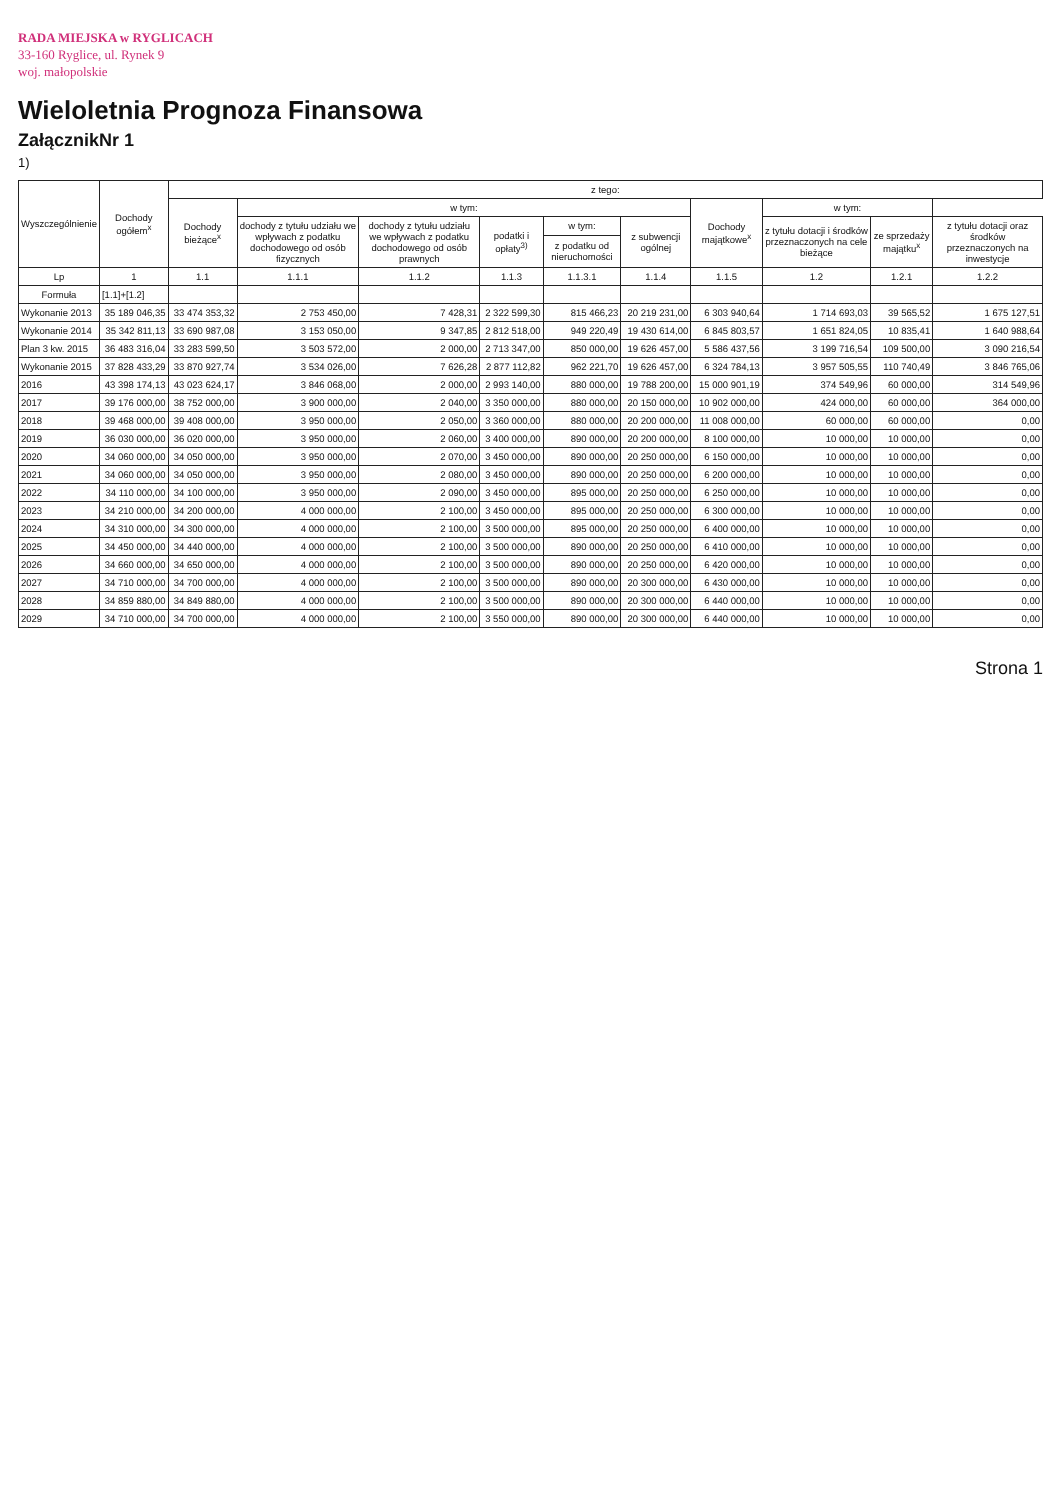RADA MIEJSKA w RYGLICACH
33-160 Ryglice, ul. Rynek 9
woj. małopolskie
Wieloletnia Prognoza Finansowa
ZałącznikNr 1
1)
| Wyszczególnienie | Dochody ogółem<sup>x</sup> | z tego: | | | | | | | | | |
| --- | --- | --- | --- | --- | --- | --- | --- | --- | --- | --- | --- |
| | | Dochody bieżące<sup>x</sup> | w tym: | | | | | Dochody majątkowe<sup>x</sup> | w tym: | | |
| | | | dochody z tytułu udziału we wpływach z podatku dochodowego od osób fizycznych | dochody z tytułu udziału we wpływach z podatku dochodowego od osób prawnych | podatki i opłaty<sup>3)</sup> | w tym: | z subwencji ogólnej | | z tytułu dotacji i środków przeznaczonych na cele bieżące | ze sprzedaży majątku<sup>x</sup> | z tytułu dotacji oraz środków przeznaczonych na inwestycje |
| | | | | | | z podatku od nieruchomości | | | | | |
| Lp | 1 | 1.1 | 1.1.1 | 1.1.2 | 1.1.3 | 1.1.3.1 | 1.1.4 | 1.1.5 | 1.2 | 1.2.1 | 1.2.2 |
| Formuła | [1.1]+[1.2] | | | | | | | | | | |
| Wykonanie 2013 | 35 189 046,35 | 33 474 353,32 | 2 753 450,00 | 7 428,31 | 2 322 599,30 | 815 466,23 | 20 219 231,00 | 6 303 940,64 | 1 714 693,03 | 39 565,52 | 1 675 127,51 |
| Wykonanie 2014 | 35 342 811,13 | 33 690 987,08 | 3 153 050,00 | 9 347,85 | 2 812 518,00 | 949 220,49 | 19 430 614,00 | 6 845 803,57 | 1 651 824,05 | 10 835,41 | 1 640 988,64 |
| Plan 3 kw. 2015 | 36 483 316,04 | 33 283 599,50 | 3 503 572,00 | 2 000,00 | 2 713 347,00 | 850 000,00 | 19 626 457,00 | 5 586 437,56 | 3 199 716,54 | 109 500,00 | 3 090 216,54 |
| Wykonanie 2015 | 37 828 433,29 | 33 870 927,74 | 3 534 026,00 | 7 626,28 | 2 877 112,82 | 962 221,70 | 19 626 457,00 | 6 324 784,13 | 3 957 505,55 | 110 740,49 | 3 846 765,06 |
| 2016 | 43 398 174,13 | 43 023 624,17 | 3 846 068,00 | 2 000,00 | 2 993 140,00 | 880 000,00 | 19 788 200,00 | 15 000 901,19 | 374 549,96 | 60 000,00 | 314 549,96 |
| 2017 | 39 176 000,00 | 38 752 000,00 | 3 900 000,00 | 2 040,00 | 3 350 000,00 | 880 000,00 | 20 150 000,00 | 10 902 000,00 | 424 000,00 | 60 000,00 | 364 000,00 |
| 2018 | 39 468 000,00 | 39 408 000,00 | 3 950 000,00 | 2 050,00 | 3 360 000,00 | 880 000,00 | 20 200 000,00 | 11 008 000,00 | 60 000,00 | 60 000,00 | 0,00 |
| 2019 | 36 030 000,00 | 36 020 000,00 | 3 950 000,00 | 2 060,00 | 3 400 000,00 | 890 000,00 | 20 200 000,00 | 8 100 000,00 | 10 000,00 | 10 000,00 | 0,00 |
| 2020 | 34 060 000,00 | 34 050 000,00 | 3 950 000,00 | 2 070,00 | 3 450 000,00 | 890 000,00 | 20 250 000,00 | 6 150 000,00 | 10 000,00 | 10 000,00 | 0,00 |
| 2021 | 34 060 000,00 | 34 050 000,00 | 3 950 000,00 | 2 080,00 | 3 450 000,00 | 890 000,00 | 20 250 000,00 | 6 200 000,00 | 10 000,00 | 10 000,00 | 0,00 |
| 2022 | 34 110 000,00 | 34 100 000,00 | 3 950 000,00 | 2 090,00 | 3 450 000,00 | 895 000,00 | 20 250 000,00 | 6 250 000,00 | 10 000,00 | 10 000,00 | 0,00 |
| 2023 | 34 210 000,00 | 34 200 000,00 | 4 000 000,00 | 2 100,00 | 3 450 000,00 | 895 000,00 | 20 250 000,00 | 6 300 000,00 | 10 000,00 | 10 000,00 | 0,00 |
| 2024 | 34 310 000,00 | 34 300 000,00 | 4 000 000,00 | 2 100,00 | 3 500 000,00 | 895 000,00 | 20 250 000,00 | 6 400 000,00 | 10 000,00 | 10 000,00 | 0,00 |
| 2025 | 34 450 000,00 | 34 440 000,00 | 4 000 000,00 | 2 100,00 | 3 500 000,00 | 890 000,00 | 20 250 000,00 | 6 410 000,00 | 10 000,00 | 10 000,00 | 0,00 |
| 2026 | 34 660 000,00 | 34 650 000,00 | 4 000 000,00 | 2 100,00 | 3 500 000,00 | 890 000,00 | 20 250 000,00 | 6 420 000,00 | 10 000,00 | 10 000,00 | 0,00 |
| 2027 | 34 710 000,00 | 34 700 000,00 | 4 000 000,00 | 2 100,00 | 3 500 000,00 | 890 000,00 | 20 300 000,00 | 6 430 000,00 | 10 000,00 | 10 000,00 | 0,00 |
| 2028 | 34 859 880,00 | 34 849 880,00 | 4 000 000,00 | 2 100,00 | 3 500 000,00 | 890 000,00 | 20 300 000,00 | 6 440 000,00 | 10 000,00 | 10 000,00 | 0,00 |
| 2029 | 34 710 000,00 | 34 700 000,00 | 4 000 000,00 | 2 100,00 | 3 550 000,00 | 890 000,00 | 20 300 000,00 | 6 440 000,00 | 10 000,00 | 10 000,00 | 0,00 |
Strona 1